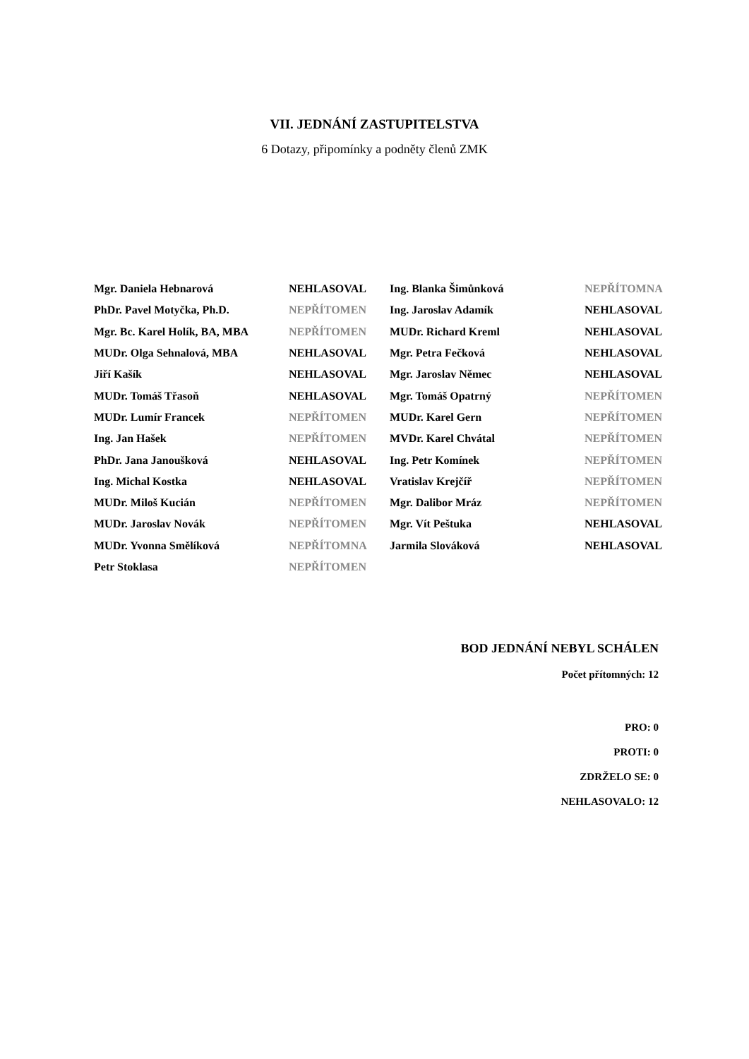VII. JEDNÁNÍ ZASTUPITELSTVA
6 Dotazy, připomínky a podněty členů ZMK
| Mgr. Daniela Hebnarová | NEHLASOVAL | Ing. Blanka Šimůnková | NEPŘÍTOMNA |
| PhDr. Pavel Motyčka, Ph.D. | NEPŘÍTOMEN | Ing. Jaroslav Adamík | NEHLASOVAL |
| Mgr. Bc. Karel Holík, BA, MBA | NEPŘÍTOMEN | MUDr. Richard Kreml | NEHLASOVAL |
| MUDr. Olga Sehnalová, MBA | NEHLASOVAL | Mgr. Petra Fečková | NEHLASOVAL |
| Jiří Kašík | NEHLASOVAL | Mgr. Jaroslav Němec | NEHLASOVAL |
| MUDr. Tomáš Třasoň | NEHLASOVAL | Mgr. Tomáš Opatrný | NEPŘÍTOMEN |
| MUDr. Lumír Francek | NEPŘÍTOMEN | MUDr. Karel Gern | NEPŘÍTOMEN |
| Ing. Jan Hašek | NEPŘÍTOMEN | MVDr. Karel Chvátal | NEPŘÍTOMEN |
| PhDr. Jana Janoušková | NEHLASOVAL | Ing. Petr Komínek | NEPŘÍTOMEN |
| Ing. Michal Kostka | NEHLASOVAL | Vratislav Krejčíř | NEPŘÍTOMEN |
| MUDr. Miloš Kucián | NEPŘÍTOMEN | Mgr. Dalibor Mráz | NEPŘÍTOMEN |
| MUDr. Jaroslav Novák | NEPŘÍTOMEN | Mgr. Vít Peštuka | NEHLASOVAL |
| MUDr. Yvonna Smělíková | NEPŘÍTOMNA | Jarmila Slováková | NEHLASOVAL |
| Petr Stoklasa | NEPŘÍTOMEN | | |
BOD JEDNÁNÍ NEBYL SCHÁLEN
Počet přítomných: 12
PRO: 0
PROTI: 0
ZDRŽELO SE: 0
NEHLASOVALO: 12